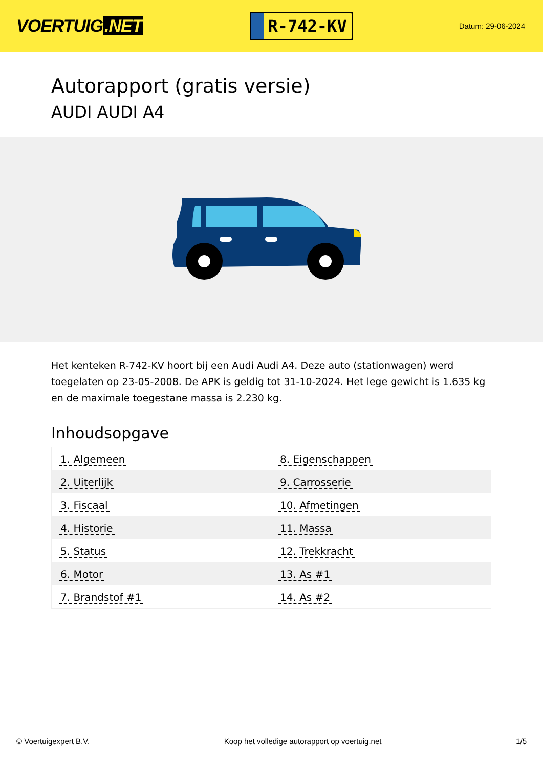VOERTUIG.NET
R-742-KV
Datum: 29-06-2024
Autorapport (gratis versie)
AUDI AUDI A4
Het kenteken R-742-KV hoort bij een Audi Audi A4. Deze auto (stationwagen) werd toegelaten op 23-05-2008. De APK is geldig tot 31-10-2024. Het lege gewicht is 1.635 kg en de maximale toegestane massa is 2.230 kg.
Inhoudsopgave
| 1. Algemeen | 8. Eigenschappen |
| 2. Uiterlijk | 9. Carrosserie |
| 3. Fiscaal | 10. Afmetingen |
| 4. Historie | 11. Massa |
| 5. Status | 12. Trekkracht |
| 6. Motor | 13. As #1 |
| 7. Brandstof #1 | 14. As #2 |
© Voertuigexpert B.V. Koop het volledige autorapport op voertuig.net 1/5